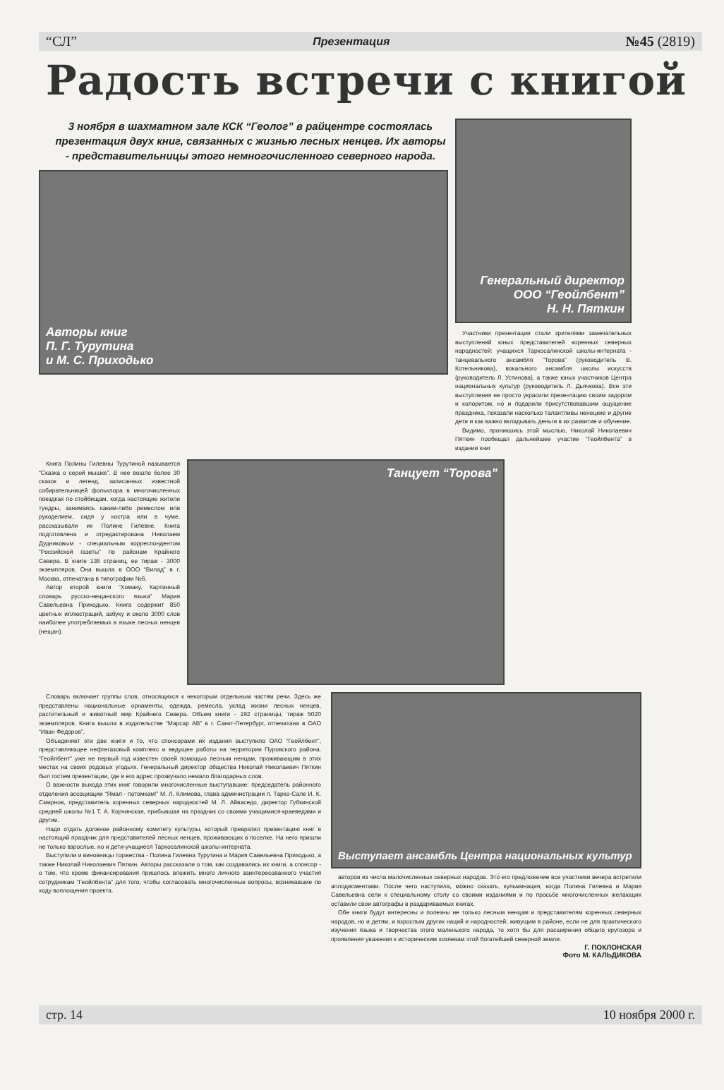“СЛ” Презентация №45 (2819)
Радость встречи с книгой
3 ноября в шахматном зале КСК “Геолог” в райцентре состоялась презентация двух книг, связанных с жизнью лесных ненцев. Их авторы - представительницы этого немногочисленного северного народа.
Авторы книг
П. Г. Турутина
и М. С. Приходько
Генеральный директор
ООО “Геойлбент”
Н. Н. Пяткин
Участники презентации стали зрителями замечательных выступлений юных представителей коренных северных народностей: учащихся Таркосалинской школы-интерната - танцевального ансамбля “Торова” (руководитель В. Котельникова), вокального ансамбля школы искусств (руководитель Л. Устинова), а также юных участников Центра национальных культур (руководитель Л. Дьячкова). Все эти выступления не просто украсили презентацию своим задором и колоритом, но и подарили присутствовавшим ощущение праздника, показали насколько талантливы ненецкие и другие дети и как важно вкладывать деньги в их развитие и обучение.
Видимо, проникшись этой мыслью, Николай Николаевич Пяткин пообещал дальнейшее участие “Геойлбента” в издании книг
Книга Полины Гилевны Турутиной называется “Сказка о серой мышке”. В нее вошло более 30 сказок и легенд, записанных известной собирательницей фольклора в многочисленных поездках по стойбищам, когда настоящие жители тундры, занимаясь каким-либо ремеслом или рукоделием, сидя у костра или в чуме, рассказывали их Полине Гилевне. Книга подготовлена и отредактирована Николаем Дудниковым - специальным корреспондентом “Российской газеты” по районам Крайнего Севера. В книге 136 страниц, ее тираж - 3000 экземпляров. Она вышла в ООО “Вилад” в г. Москва, отпечатана в типографии №6.
Автор второй книги “Хомаку. Картинный словарь русско-нещанского языка” Мария Савельевна Приходько. Книга содержит 850 цветных иллюстраций, азбуку и около 3000 слов наиболее употребляемых в языке лесных ненцев (нещан).
Танцует “Торова”
Словарь включает группы слов, относящихся к некоторым отдельным частям речи. Здесь же представлены национальные орнаменты, одежда, ремесла, уклад жизни лесных ненцев, растительный и животный мир Крайнего Севера. Объем книги - 192 страницы, тираж 5020 экземпляров. Книга вышла в издательстве “Марсар АВ” в г. Санкт-Петербург, отпечатана в ОАО “Иван Федоров”.
Объединяет эти две книги и то, что спонсорами их издания выступило ОАО “Геойлбент”, представляющее нефтегазовый комплекс и ведущее работы на территории Пуровского района. “Геойлбент” уже не первый год известен своей помощью лесным ненцам, проживающим в этих местах на своих родовых угодьях. Генеральный директор общества Николай Николаевич Пяткин был гостем презентации, где в его адрес прозвучало немало благодарных слов.
О важности выхода этих книг говорили многочисленные выступавшие: председатель районного отделения ассоциации “Ямал - потомкам!” М. Л. Климова, глава администрации п. Тарко-Сале И. К. Смирнов, представитель коренных северных народностей М. Л. Айваседо, директор Губкинской средней школы №1 Т. А. Корчинская, прибывшая на праздник со своими учащимися-краеведами и другие.
Надо отдать должное районному комитету культуры, который превратил презентацию книг в настоящий праздник для представителей лесных ненцев, проживающих в поселке. На него пришли не только взрослые, но и дети-учащиеся Таркосалинской школы-интерната.
Выступили и виновницы торжества - Полина Гилевна Турутина и Мария Савельевна Приходько, а также Николай Николаевич Пяткин. Авторы рассказали о том, как создавались их книги, а спонсор - о том, что кроме финансирования пришлось вложить много личного заинтересованного участия сотрудникам “Геойлбента” для того, чтобы согласовать многочисленные вопросы, возникавшие по ходу воплощения проекта.
Выступает ансамбль Центра национальных культур
авторов из числа малочисленных северных народов. Это его предложение все участники вечера встретили аплодисментами. После чего наступила, можно сказать, кульминация, когда Полина Гилевна и Мария Савельевна сели к специальному столу со своими изданиями и по просьбе многочисленных желающих оставили свои автографы в раздариваемых книгах.
Обе книги будут интересны и полезны не только лесным ненцам и представителям коренных северных народов, но и детям, и взрослым других наций и народностей, живущим в районе, если не для практического изучения языка и творчества этого маленького народа, то хотя бы для расширения общего кругозора и проявления уважения к историческим хозяевам этой богатейшей северной земли.
Г. ПОКЛОНСКАЯ
Фото М. КАЛЬДИКОВА
стр. 14 10 ноября 2000 г.